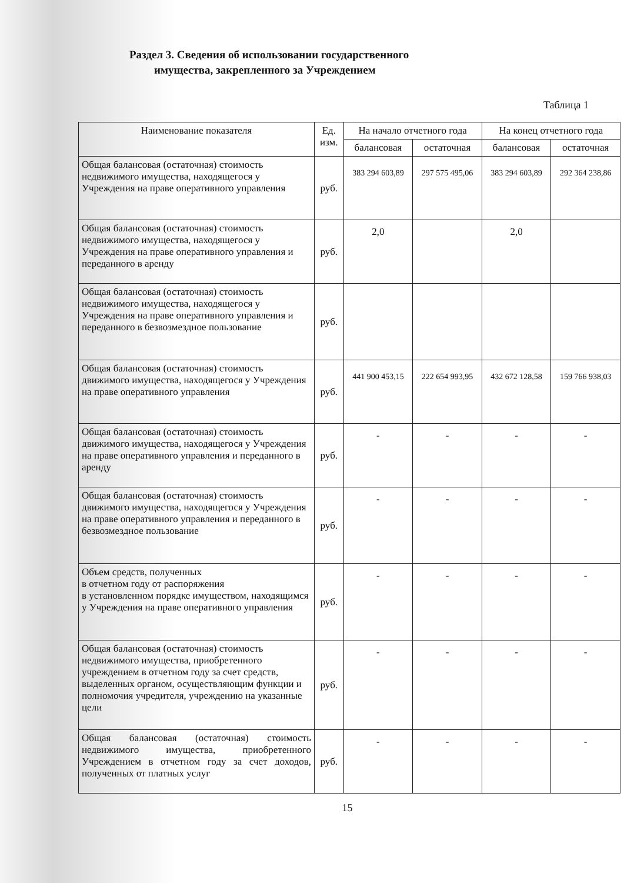Раздел 3. Сведения об использовании государственного
имущества, закрепленного за Учреждением
Таблица 1
| Наименование показателя | Ед. изм. | На начало отчетного года | | На конец отчетного года | |
| --- | --- | --- | --- | --- | --- |
| | | балансовая | остаточная | балансовая | остаточная |
| Общая балансовая (остаточная) стоимость недвижимого имущества, находящегося у Учреждения на праве оперативного управления | руб. | 383 294 603,89 | 297 575 495,06 | 383 294 603,89 | 292 364 238,86 |
| Общая балансовая (остаточная) стоимость недвижимого имущества, находящегося у Учреждения на праве оперативного управления и переданного в аренду | руб. | 2,0 | | 2,0 | |
| Общая балансовая (остаточная) стоимость недвижимого имущества, находящегося у Учреждения на праве оперативного управления и переданного в безвозмездное пользование | руб. | | | | |
| Общая балансовая (остаточная) стоимость движимого имущества, находящегося у Учреждения на праве оперативного управления | руб. | 441 900 453,15 | 222 654 993,95 | 432 672 128,58 | 159 766 938,03 |
| Общая балансовая (остаточная) стоимость движимого имущества, находящегося у Учреждения на праве оперативного управления и переданного в аренду | руб. | - | - | - | - |
| Общая балансовая (остаточная) стоимость движимого имущества, находящегося у Учреждения на праве оперативного управления и переданного в безвозмездное пользование | руб. | - | - | - | - |
| Объем средств, полученных в отчетном году от распоряжения в установленном порядке имуществом, находящимся у Учреждения на праве оперативного управления | руб. | - | - | - | - |
| Общая балансовая (остаточная) стоимость недвижимого имущества, приобретенного учреждением в отчетном году за счет средств, выделенных органом, осуществляющим функции и полномочия учредителя, учреждению на указанные цели | руб. | - | - | - | - |
| Общая балансовая (остаточная) стоимость недвижимого имущества, приобретенного Учреждением в отчетном году за счет доходов, полученных от платных услуг | руб. | - | - | - | - |
15